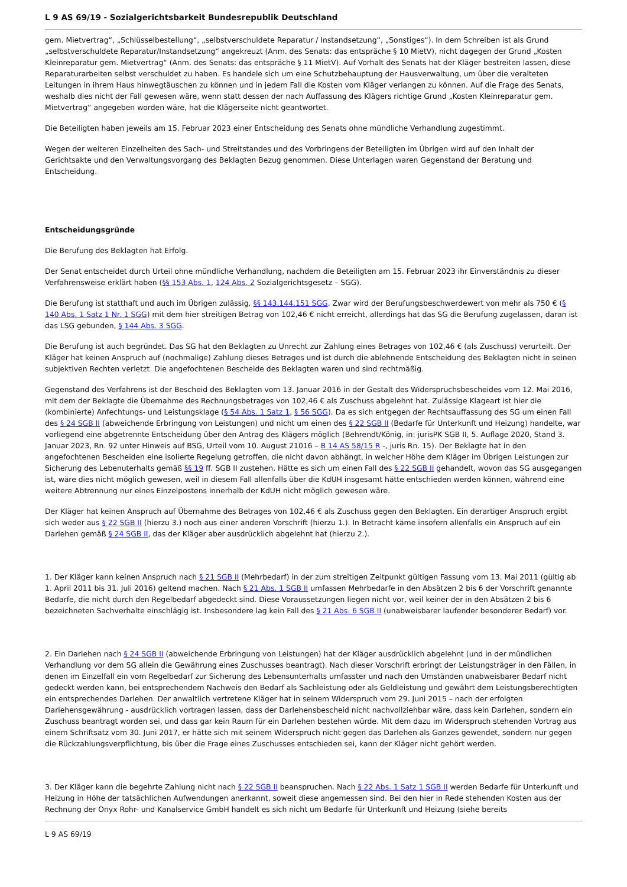L 9 AS 69/19 - Sozialgerichtsbarkeit Bundesrepublik Deutschland
gem. Mietvertrag“, „Schlüsselbestellung“, „selbstverschuldete Reparatur / Instandsetzung“, „Sonstiges“). In dem Schreiben ist als Grund „selbstverschuldete Reparatur/Instandsetzung“ angekreuzt (Anm. des Senats: das entspräche § 10 MietV), nicht dagegen der Grund „Kosten Kleinreparatur gem. Mietvertrag“ (Anm. des Senats: das entspräche § 11 MietV). Auf Vorhalt des Senats hat der Kläger bestreiten lassen, diese Reparaturarbeiten selbst verschuldet zu haben. Es handele sich um eine Schutzbehauptung der Hausverwaltung, um über die veralteten Leitungen in ihrem Haus hinwegtäuschen zu können und in jedem Fall die Kosten vom Kläger verlangen zu können. Auf die Frage des Senats, weshalb dies nicht der Fall gewesen wäre, wenn statt dessen der nach Auffassung des Klägers richtige Grund „Kosten Kleinreparatur gem. Mietvertrag“ angegeben worden wäre, hat die Klägerseite nicht geantwortet.
Die Beteiligten haben jeweils am 15. Februar 2023 einer Entscheidung des Senats ohne mündliche Verhandlung zugestimmt.
Wegen der weiteren Einzelheiten des Sach- und Streitstandes und des Vorbringens der Beteiligten im Übrigen wird auf den Inhalt der Gerichtsakte und den Verwaltungsvorgang des Beklagten Bezug genommen. Diese Unterlagen waren Gegenstand der Beratung und Entscheidung.
Entscheidungsgründe
Die Berufung des Beklagten hat Erfolg.
Der Senat entscheidet durch Urteil ohne mündliche Verhandlung, nachdem die Beteiligten am 15. Februar 2023 ihr Einverständnis zu dieser Verfahrensweise erklärt haben (§§ 153 Abs. 1, 124 Abs. 2 Sozialgerichtsgesetz – SGG).
Die Berufung ist statthaft und auch im Übrigen zulässig, §§ 143,144,151 SGG. Zwar wird der Berufungsbeschwerdewert von mehr als 750 € (§ 140 Abs. 1 Satz 1 Nr. 1 SGG) mit dem hier streitigen Betrag von 102,46 € nicht erreicht, allerdings hat das SG die Berufung zugelassen, daran ist das LSG gebunden, § 144 Abs. 3 SGG.
Die Berufung ist auch begründet. Das SG hat den Beklagten zu Unrecht zur Zahlung eines Betrages von 102,46 € (als Zuschuss) verurteilt. Der Kläger hat keinen Anspruch auf (nochmalige) Zahlung dieses Betrages und ist durch die ablehnende Entscheidung des Beklagten nicht in seinen subjektiven Rechten verletzt. Die angefochtenen Bescheide des Beklagten waren und sind rechtmäßig.
Gegenstand des Verfahrens ist der Bescheid des Beklagten vom 13. Januar 2016 in der Gestalt des Widerspruchsbescheides vom 12. Mai 2016, mit dem der Beklagte die Übernahme des Rechnungsbetrages von 102,46 € als Zuschuss abgelehnt hat. Zulässige Klageart ist hier die (kombinierte) Anfechtungs- und Leistungsklage (§ 54 Abs. 1 Satz 1, § 56 SGG). Da es sich entgegen der Rechtsauffassung des SG um einen Fall des § 24 SGB II (abweichende Erbringung von Leistungen) und nicht um einen des § 22 SGB II (Bedarfe für Unterkunft und Heizung) handelte, war vorliegend eine abgetrennte Entscheidung über den Antrag des Klägers möglich (Behrendt/König, in: jurisPK SGB II, 5. Auflage 2020, Stand 3. Januar 2023, Rn. 92 unter Hinweis auf BSG, Urteil vom 10. August 21016 – B 14 AS 58/15 R -, juris Rn. 15). Der Beklagte hat in den angefochtenen Bescheiden eine isolierte Regelung getroffen, die nicht davon abhängt, in welcher Höhe dem Kläger im Übrigen Leistungen zur Sicherung des Lebenuterhalts gemäß §§ 19 ff. SGB II zustehen. Hätte es sich um einen Fall des § 22 SGB II gehandelt, wovon das SG ausgegangen ist, wäre dies nicht möglich gewesen, weil in diesem Fall allenfalls über die KdUH insgesamt hätte entschieden werden können, während eine weitere Abtrennung nur eines Einzelpostens innerhalb der KdUH nicht möglich gewesen wäre.
Der Kläger hat keinen Anspruch auf Übernahme des Betrages von 102,46 € als Zuschuss gegen den Beklagten. Ein derartiger Anspruch ergibt sich weder aus § 22 SGB II (hierzu 3.) noch aus einer anderen Vorschrift (hierzu 1.). In Betracht käme insofern allenfalls ein Anspruch auf ein Darlehen gemäß § 24 SGB II, das der Kläger aber ausdrücklich abgelehnt hat (hierzu 2.).
1. Der Kläger kann keinen Anspruch nach § 21 SGB II (Mehrbedarf) in der zum streitigen Zeitpunkt gültigen Fassung vom 13. Mai 2011 (gültig ab 1. April 2011 bis 31. Juli 2016) geltend machen. Nach § 21 Abs. 1 SGB II umfassen Mehrbedarfe in den Absätzen 2 bis 6 der Vorschrift genannte Bedarfe, die nicht durch den Regelbedarf abgedeckt sind. Diese Voraussetzungen liegen nicht vor, weil keiner der in den Absätzen 2 bis 6 bezeichneten Sachverhalte einschlägig ist. Insbesondere lag kein Fall des § 21 Abs. 6 SGB II (unabweisbarer laufender besonderer Bedarf) vor.
2. Ein Darlehen nach § 24 SGB II (abweichende Erbringung von Leistungen) hat der Kläger ausdrücklich abgelehnt (und in der mündlichen Verhandlung vor dem SG allein die Gewährung eines Zuschusses beantragt). Nach dieser Vorschrift erbringt der Leistungsträger in den Fällen, in denen im Einzelfall ein vom Regelbedarf zur Sicherung des Lebensunterhalts umfasster und nach den Umständen unabweisbarer Bedarf nicht gedeckt werden kann, bei entsprechendem Nachweis den Bedarf als Sachleistung oder als Geldleistung und gewährt dem Leistungsberechtigten ein entsprechendes Darlehen. Der anwaltlich vertretene Kläger hat in seinem Widerspruch vom 29. Juni 2015 – nach der erfolgten Darlehensgewährung - ausdrücklich vortragen lassen, dass der Darlehensbescheid nicht nachvollziehbar wäre, dass kein Darlehen, sondern ein Zuschuss beantragt worden sei, und dass gar kein Raum für ein Darlehen bestehen würde. Mit dem dazu im Widerspruch stehenden Vortrag aus einem Schriftsatz vom 30. Juni 2017, er hätte sich mit seinem Widerspruch nicht gegen das Darlehen als Ganzes gewendet, sondern nur gegen die Rückzahlungsverpflichtung, bis über die Frage eines Zuschusses entschieden sei, kann der Kläger nicht gehört werden.
3. Der Kläger kann die begehrte Zahlung nicht nach § 22 SGB II beanspruchen. Nach § 22 Abs. 1 Satz 1 SGB II werden Bedarfe für Unterkunft und Heizung in Höhe der tatsächlichen Aufwendungen anerkannt, soweit diese angemessen sind. Bei den hier in Rede stehenden Kosten aus der Rechnung der Onyx Rohr- und Kanalservice GmbH handelt es sich nicht um Bedarfe für Unterkunft und Heizung (siehe bereits
L 9 AS 69/19